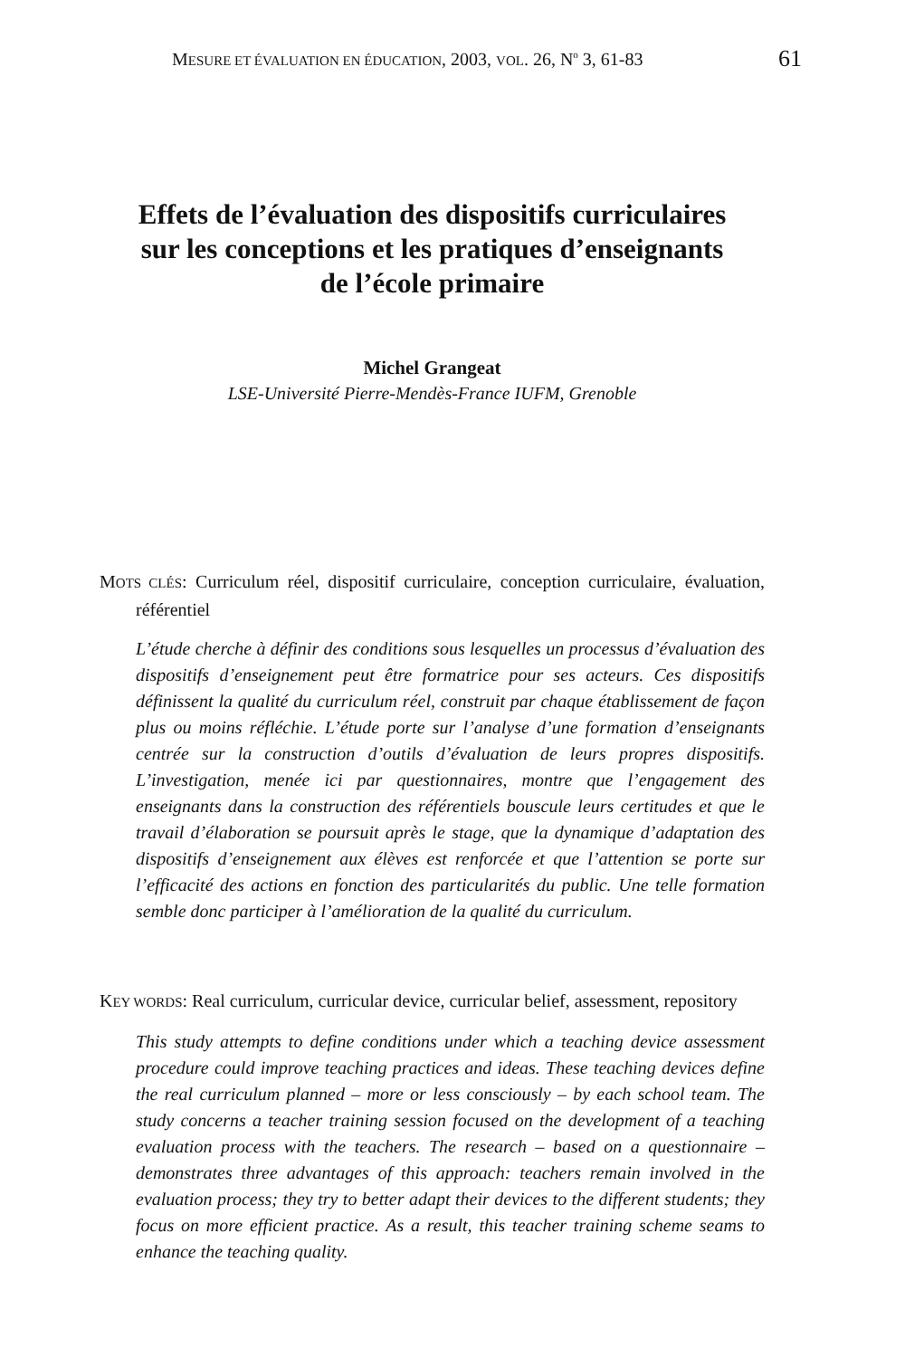MESURE ET ÉVALUATION EN ÉDUCATION, 2003, VOL. 26, N<sup>o</sup> 3, 61-83 61
Effets de l’évaluation des dispositifs curriculaires
sur les conceptions et les pratiques d’enseignants
de l’école primaire
Michel Grangeat
LSE-Université Pierre-Mendès-France IUFM, Grenoble
MOTS CLÉS: Curriculum réel, dispositif curriculaire, conception curriculaire, évaluation, référentiel
L’étude cherche à définir des conditions sous lesquelles un processus d’évaluation des dispositifs d’enseignement peut être formatrice pour ses acteurs. Ces dispositifs définissent la qualité du curriculum réel, construit par chaque établissement de façon plus ou moins réfléchie. L’étude porte sur l’analyse d’une formation d’enseignants centrée sur la construction d’outils d’évaluation de leurs propres dispositifs. L’investigation, menée ici par questionnaires, montre que l’engagement des enseignants dans la construction des référentiels bouscule leurs certitudes et que le travail d’élaboration se poursuit après le stage, que la dynamique d’adaptation des dispositifs d’enseignement aux élèves est renforcée et que l’attention se porte sur l’efficacité des actions en fonction des particularités du public. Une telle formation semble donc participer à l’amélioration de la qualité du curriculum.
KEY WORDS: Real curriculum, curricular device, curricular belief, assessment, repository
This study attempts to define conditions under which a teaching device assessment procedure could improve teaching practices and ideas. These teaching devices define the real curriculum planned – more or less consciously – by each school team. The study concerns a teacher training session focused on the development of a teaching evaluation process with the teachers. The research – based on a questionnaire – demonstrates three advantages of this approach: teachers remain involved in the evaluation process; they try to better adapt their devices to the different students; they focus on more efficient practice. As a result, this teacher training scheme seams to enhance the teaching quality.